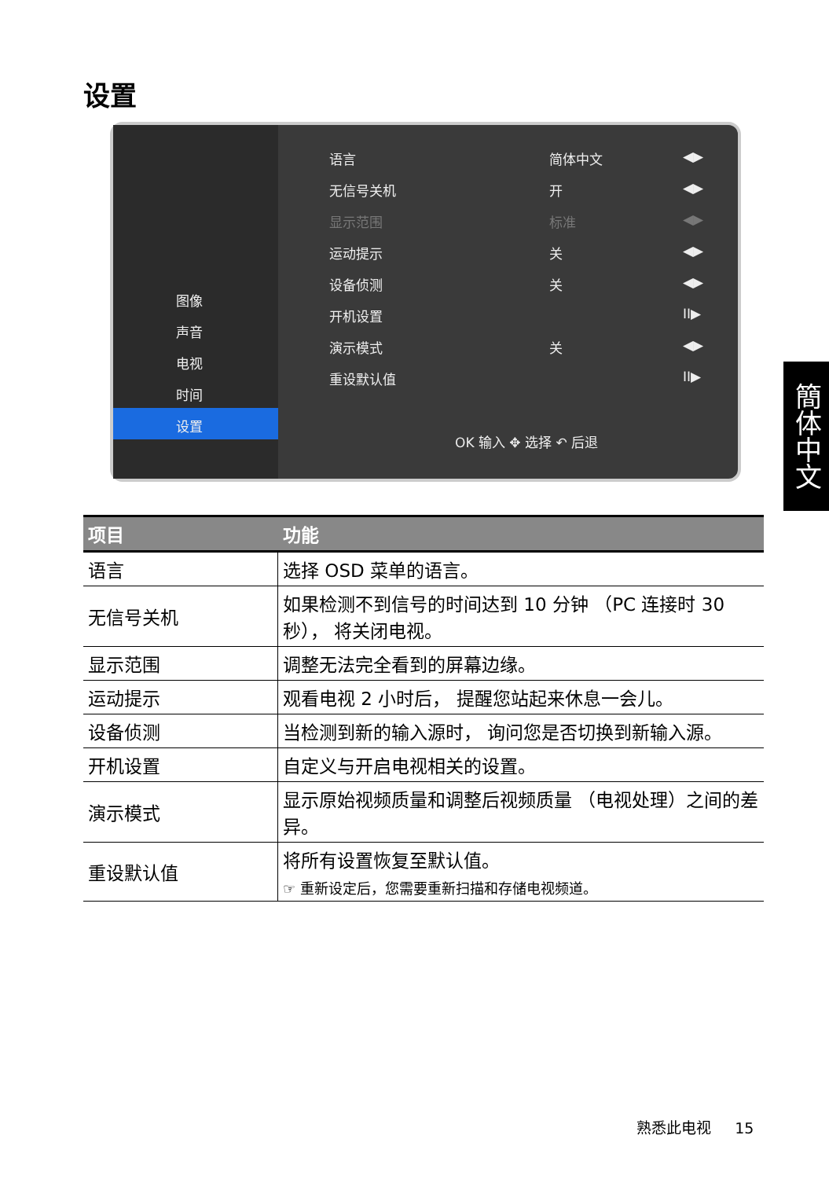设置
图像
声音
电视
时间
设置
语言 简体中文 ◀▶
无信号关机 开 ◀▶
显示范围 标准 ◀▶
运动提示 关 ◀▶
设备侦测 关 ◀▶
开机设置 II▶
演示模式 关 ◀▶
重设默认值 II▶
OK 输入 ✥ 选择 ↶ 后退
簡体中文
| 项目 | 功能 |
| --- | --- |
| 语言 | 选择 OSD 菜单的语言。 |
| 无信号关机 | 如果检测不到信号的时间达到 10 分钟 （PC 连接时 30 秒）， 将关闭电视。 |
| 显示范围 | 调整无法完全看到的屏幕边缘。 |
| 运动提示 | 观看电视 2 小时后， 提醒您站起来休息一会儿。 |
| 设备侦测 | 当检测到新的输入源时， 询问您是否切换到新输入源。 |
| 开机设置 | 自定义与开启电视相关的设置。 |
| 演示模式 | 显示原始视频质量和调整后视频质量 （电视处理）之间的差异。 |
| 重设默认值 | 将所有设置恢复至默认值。 ☞ 重新设定后，您需要重新扫描和存储电视频道。 |
熟悉此电视 15